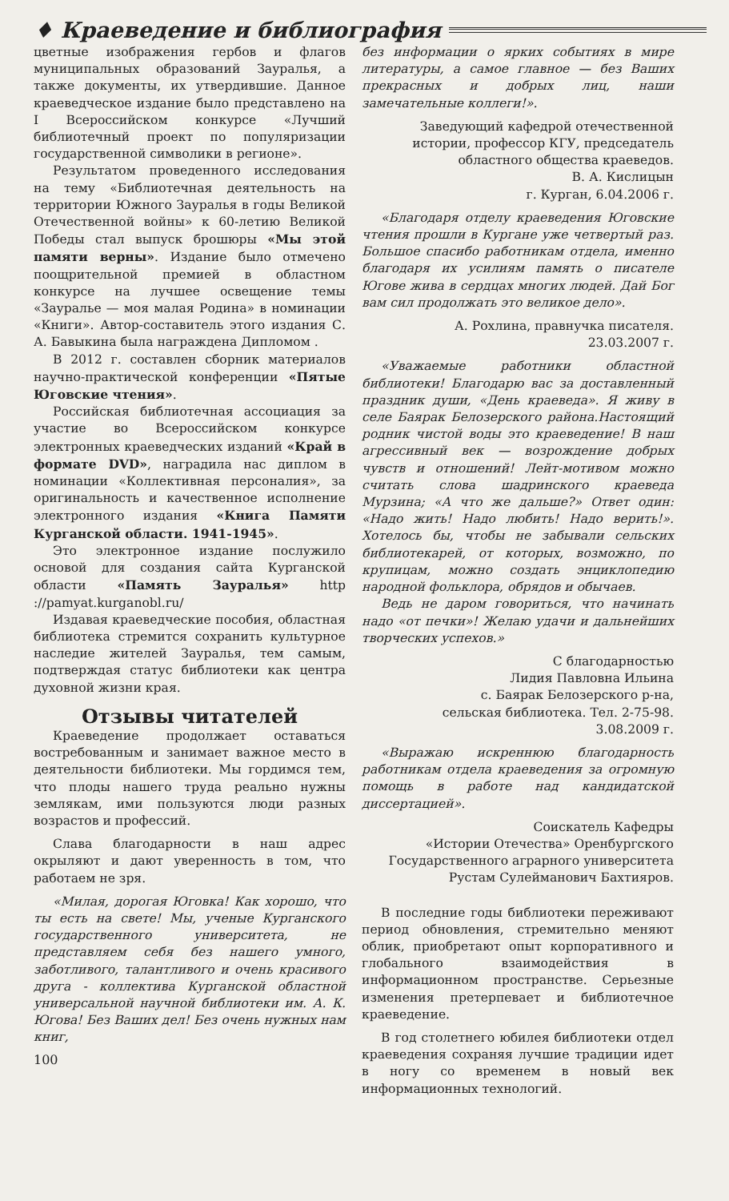♦ Краеведение и библиография
цветные изображения гербов и флагов муниципальных образований Зауралья, а также документы, их утвердившие. Данное краеведческое издание было представлено на I Всероссийском конкурсе «Лучший библиотечный проект по популяризации государственной символики в регионе».
Результатом проведенного исследования на тему «Библиотечная деятельность на территории Южного Зауралья в годы Великой Отечественной войны» к 60-летию Великой Победы стал выпуск брошюры «Мы этой памяти верны». Издание было отмечено поощрительной премией в областном конкурсе на лучшее освещение темы «Зауралье — моя малая Родина» в номинации «Книги». Автор-составитель этого издания С. А. Бавыкина была награждена Дипломом .
В 2012 г. составлен сборник материалов научно-практической конференции «Пятые Юговские чтения».
Российская библиотечная ассоциация за участие во Всероссийском конкурсе электронных краеведческих изданий «Край в формате DVD», наградила нас диплом в номинации «Коллективная персоналия», за оригинальность и качественное исполнение электронного издания «Книга Памяти Курганской области. 1941-1945».
Это электронное издание послужило основой для создания сайта Курганской области «Память Зауралья» http ://pamyat.kurganobl.ru/
Издавая краеведческие пособия, областная библиотека стремится сохранить культурное наследие жителей Зауралья, тем самым, подтверждая статус библиотеки как центра духовной жизни края.
Отзывы читателей
Краеведение продолжает оставаться востребованным и занимает важное место в деятельности библиотеки. Мы гордимся тем, что плоды нашего труда реально нужны землякам, ими пользуются люди разных возрастов и профессий.
Слава благодарности в наш адрес окрыляют и дают уверенность в том, что работаем не зря.
«Милая, дорогая Юговка! Как хорошо, что ты есть на свете! Мы, ученые Курганского государственного университета, не представляем себя без нашего умного, заботливого, талантливого и очень красивого друга - коллектива Курганской областной универсальной научной библиотеки им. А. К. Югова! Без Ваших дел! Без очень нужных нам книг,
100
без информации о ярких событиях в мире литературы, а самое главное — без Ваших прекрасных и добрых лиц, наши замечательные коллеги!».
Заведующий кафедрой отечественной истории, профессор КГУ, председатель областного общества краеведов.
В. А. Кислицын
г. Курган, 6.04.2006 г.
«Благодаря отделу краеведения Юговские чтения прошли в Кургане уже четвертый раз. Большое спасибо работникам отдела, именно благодаря их усилиям память о писателе Югове жива в сердцах многих людей. Дай Бог вам сил продолжать это великое дело».
А. Рохлина, правнучка писателя.
23.03.2007 г.
«Уважаемые работники областной библиотеки! Благодарю вас за доставленный праздник души, «День краеведа». Я живу в селе Баярак Белозерского района.Настоящий родник чистой воды это краеведение! В наш агрессивный век — возрождение добрых чувств и отношений! Лейт-мотивом можно считать слова шадринского краеведа Мурзина; «А что же дальше?» Ответ один: «Надо жить! Надо любить! Надо верить!». Хотелось бы, чтобы не забывали сельских библиотекарей, от которых, возможно, по крупицам, можно создать энциклопедию народной фольклора, обрядов и обычаев.
Ведь не даром говориться, что начинать надо «от печки»! Желаю удачи и дальнейших творческих успехов.»
С благодарностью
Лидия Павловна Ильина
с. Баярак Белозерского р-на,
сельская библиотека. Тел. 2-75-98.
3.08.2009 г.
«Выражаю искреннюю благодарность работникам отдела краеведения за огромную помощь в работе над кандидатской диссертацией».
Соискатель Кафедры
«Истории Отечества» Оренбургского
Государственного аграрного университета
Рустам Сулейманович Бахтияров.
В последние годы библиотеки переживают период обновления, стремительно меняют облик, приобретают опыт корпоративного и глобального взаимодействия в информационном пространстве. Серьезные изменения претерпевает и библиотечное краеведение.
В год столетнего юбилея библиотеки отдел краеведения сохраняя лучшие традиции идет в ногу со временем в новый век информационных технологий.